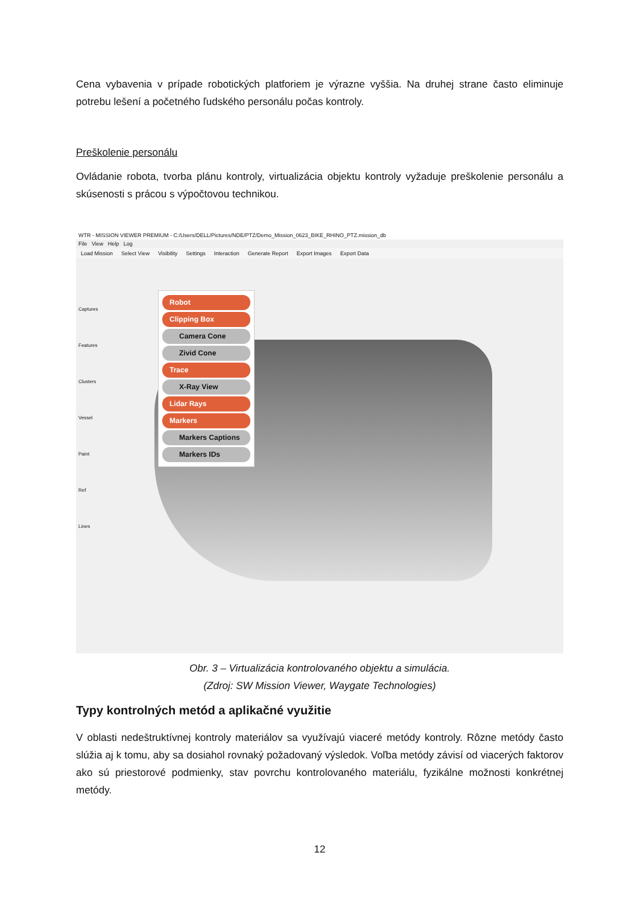Cena vybavenia v prípade robotických platforiem je výrazne vyššia. Na druhej strane často eliminuje potrebu lešení a početného ľudského personálu počas kontroly.
Preškolenie personálu
Ovládanie robota, tvorba plánu kontroly, virtualizácia objektu kontroly vyžaduje preškolenie personálu a skúsenosti s prácou s výpočtovou technikou.
WTR - MISSION VIEWER PREMIUM - C:/Users/DELL/Pictures/NDE/PTZ/Demo_Mission_0623_BIKE_RHINO_PTZ.mission_db
File View Help Log
Load Mission Select View Visibility Settings Interaction Generate Report Export Images Export Data
Robot
Clipping Box
Camera Cone
Zivid Cone
Trace
X-Ray View
Lidar Rays
Markers
Markers Captions
Markers IDs
Captures Features Clusters Vessel Paint Ref Lines
Obr. 3 – Virtualizácia kontrolovaného objektu a simulácia.
(Zdroj: SW Mission Viewer, Waygate Technologies)
Typy kontrolných metód a aplikačné využitie
V oblasti nedeštruktívnej kontroly materiálov sa využívajú viaceré metódy kontroly. Rôzne metódy často slúžia aj k tomu, aby sa dosiahol rovnaký požadovaný výsledok. Voľba metódy závisí od viacerých faktorov ako sú priestorové podmienky, stav povrchu kontrolovaného materiálu, fyzikálne možnosti konkrétnej metódy.
12